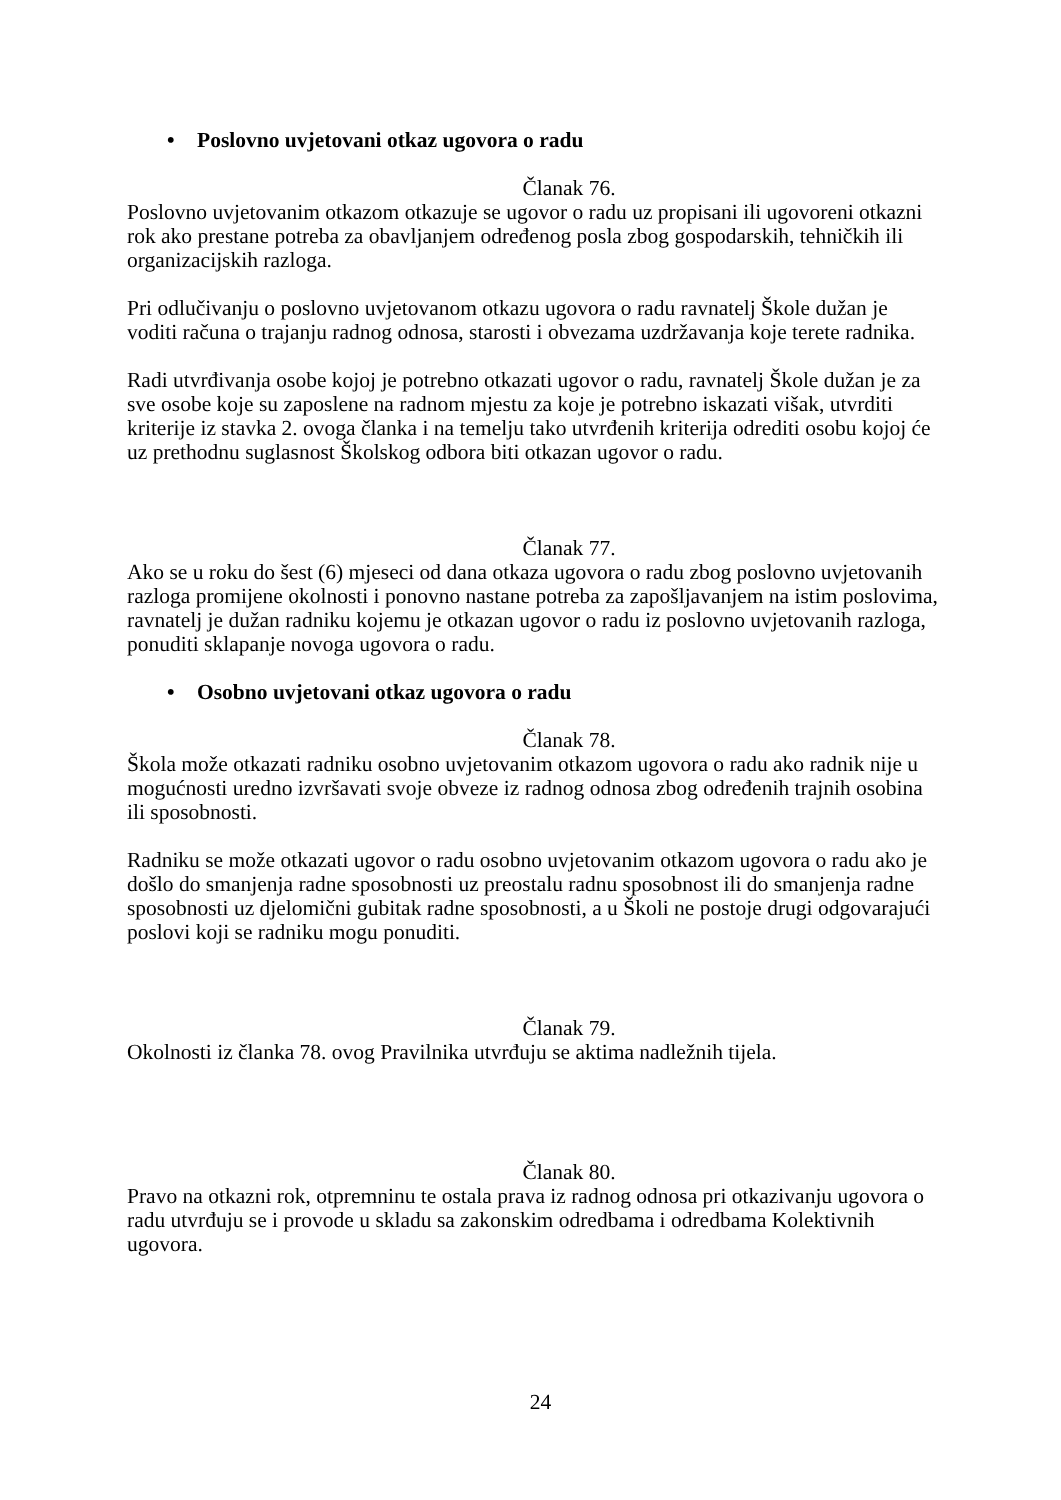• Poslovno uvjetovani otkaz ugovora o radu
Članak 76.
Poslovno uvjetovanim otkazom otkazuje se ugovor o radu uz propisani ili ugovoreni otkazni rok ako prestane potreba za obavljanjem određenog posla zbog gospodarskih, tehničkih ili organizacijskih razloga.
Pri odlučivanju o poslovno uvjetovanom otkazu ugovora o radu ravnatelj Škole dužan je voditi računa o trajanju radnog odnosa, starosti i obvezama uzdržavanja koje terete radnika.
Radi utvrđivanja osobe kojoj je potrebno otkazati ugovor o radu, ravnatelj Škole dužan je za sve osobe koje su zaposlene na radnom mjestu za koje je potrebno iskazati višak, utvrditi kriterije iz stavka 2. ovoga članka i na temelju tako utvrđenih kriterija odrediti osobu kojoj će uz prethodnu suglasnost Školskog odbora biti otkazan ugovor o radu.
Članak 77.
Ako se u roku do šest (6) mjeseci od dana otkaza ugovora o radu zbog poslovno uvjetovanih razloga promijene okolnosti i ponovno nastane potreba za zapošljavanjem na istim poslovima, ravnatelj je dužan radniku kojemu je otkazan ugovor o radu iz poslovno uvjetovanih razloga, ponuditi sklapanje novoga ugovora o radu.
• Osobno uvjetovani otkaz ugovora o radu
Članak 78.
Škola može otkazati radniku osobno uvjetovanim otkazom ugovora o radu ako radnik nije u mogućnosti uredno izvršavati svoje obveze iz radnog odnosa zbog određenih trajnih osobina ili sposobnosti.
Radniku se može otkazati ugovor o radu osobno uvjetovanim otkazom ugovora o radu ako je došlo do smanjenja radne sposobnosti uz preostalu radnu sposobnost ili do smanjenja radne sposobnosti uz djelomični gubitak radne sposobnosti, a u Školi ne postoje drugi odgovarajući poslovi koji se radniku mogu ponuditi.
Članak 79.
Okolnosti iz članka 78. ovog Pravilnika utvrđuju se aktima nadležnih tijela.
Članak 80.
Pravo na otkazni rok, otpremninu te ostala prava iz radnog odnosa pri otkazivanju ugovora o radu utvrđuju se i provode u skladu sa zakonskim odredbama i odredbama Kolektivnih ugovora.
24